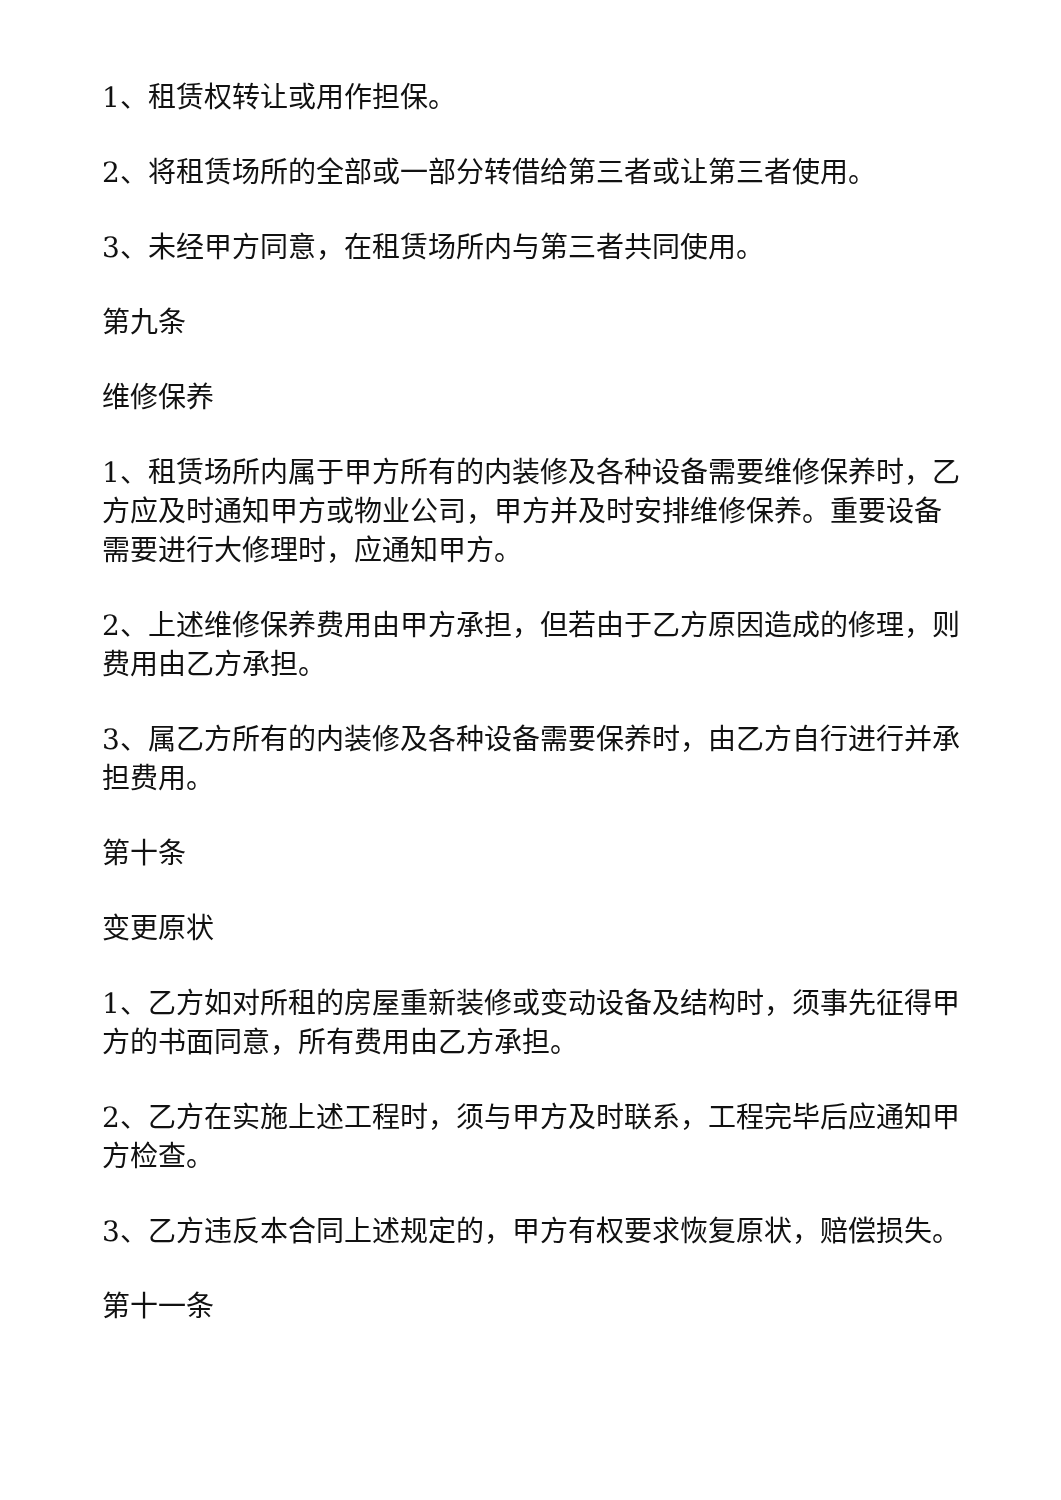1、租赁权转让或用作担保。
2、将租赁场所的全部或一部分转借给第三者或让第三者使用。
3、未经甲方同意，在租赁场所内与第三者共同使用。
第九条
维修保养
1、租赁场所内属于甲方所有的内装修及各种设备需要维修保养时，乙方应及时通知甲方或物业公司，甲方并及时安排维修保养。重要设备需要进行大修理时，应通知甲方。
2、上述维修保养费用由甲方承担，但若由于乙方原因造成的修理，则费用由乙方承担。
3、属乙方所有的内装修及各种设备需要保养时，由乙方自行进行并承担费用。
第十条
变更原状
1、乙方如对所租的房屋重新装修或变动设备及结构时，须事先征得甲方的书面同意，所有费用由乙方承担。
2、乙方在实施上述工程时，须与甲方及时联系，工程完毕后应通知甲方检查。
3、乙方违反本合同上述规定的，甲方有权要求恢复原状，赔偿损失。
第十一条